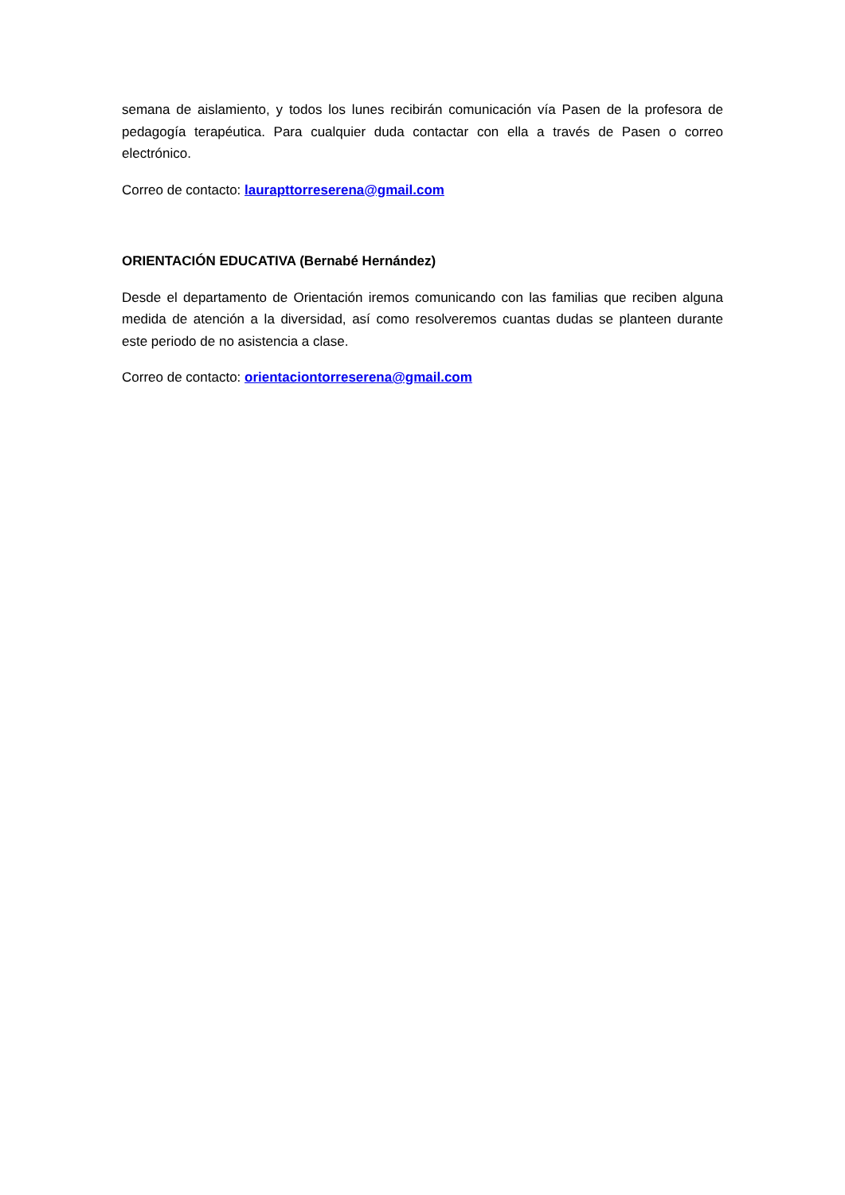semana de aislamiento, y todos los lunes recibirán comunicación vía Pasen de la profesora de pedagogía terapéutica. Para cualquier duda contactar con ella a través de Pasen o correo electrónico.
Correo de contacto: laurapttorreserena@gmail.com
ORIENTACIÓN EDUCATIVA (Bernabé Hernández)
Desde el departamento de Orientación iremos comunicando con las familias que reciben alguna medida de atención a la diversidad, así como resolveremos cuantas dudas se planteen durante este periodo de no asistencia a clase.
Correo de contacto: orientaciontorreserena@gmail.com